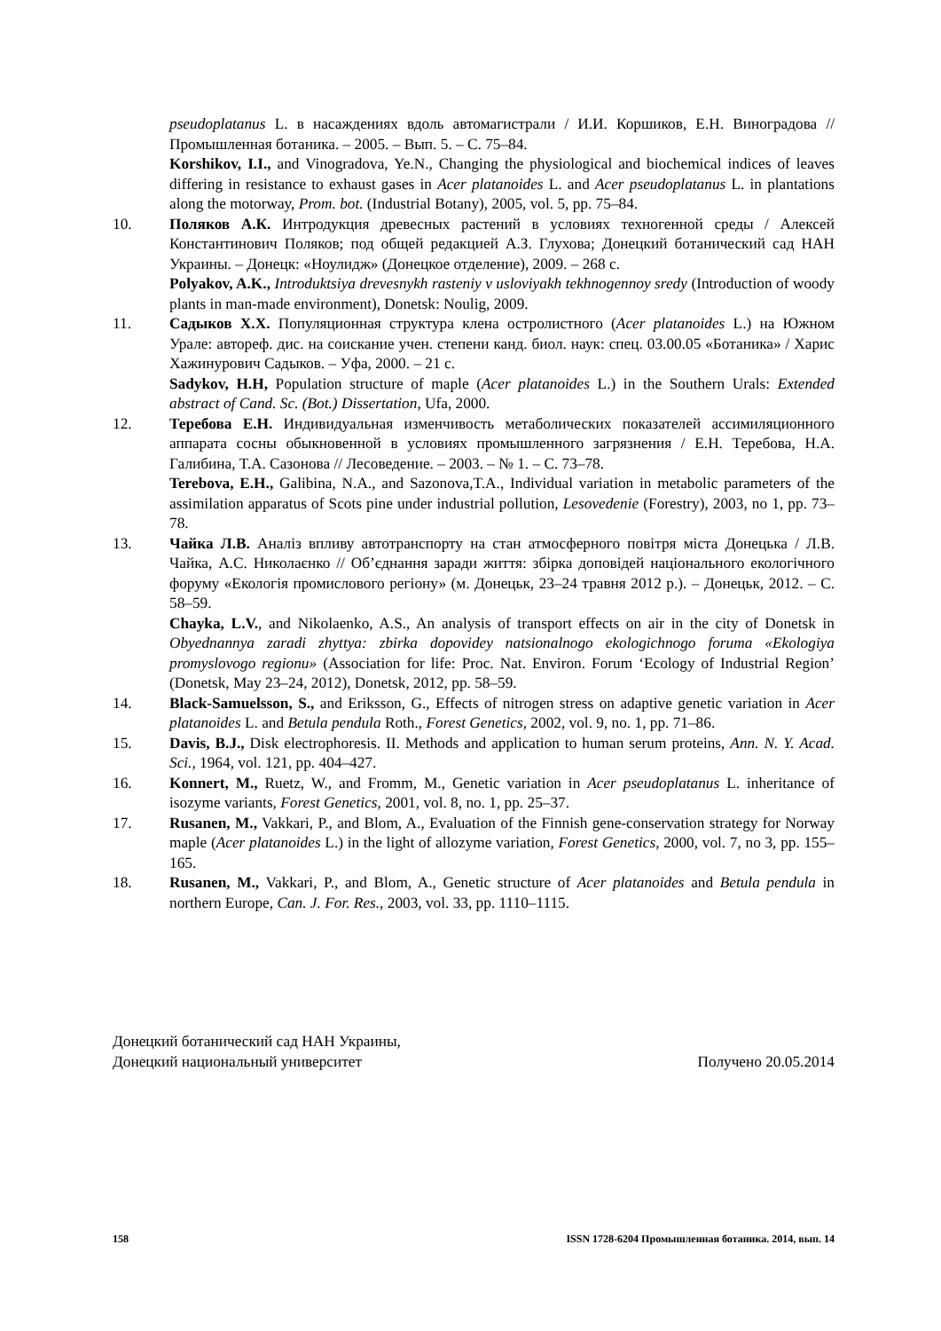pseudoplatanus L. в насаждениях вдоль автомагистрали / И.И. Коршиков, Е.Н. Виноградова // Промышленная ботаника. – 2005. – Вып. 5. – С. 75–84.
Korshikov, I.I., and Vinogradova, Ye.N., Changing the physiological and biochemical indices of leaves differing in resistance to exhaust gases in Acer platanoides L. and Acer pseudoplatanus L. in plantations along the motorway, Prom. bot. (Industrial Botany), 2005, vol. 5, pp. 75–84.
10. Поляков А.К. Интродукция древесных растений в условиях техногенной среды / Алексей Константинович Поляков; под общей редакцией А.З. Глухова; Донецкий ботанический сад НАН Украины. – Донецк: «Ноулидж» (Донецкое отделение), 2009. – 268 с.
Polyakov, A.K., Introduktsiya drevesnykh rasteniy v usloviyakh tekhnogennoy sredy (Introduction of woody plants in man-made environment), Donetsk: Noulig, 2009.
11. Садыков Х.Х. Популяционная структура клена остролистного (Acer platanoides L.) на Южном Урале: автореф. дис. на соискание учен. степени канд. биол. наук: спец. 03.00.05 «Ботаника» / Харис Хажинурович Садыков. – Уфа, 2000. – 21 с.
Sadykov, H.H, Population structure of maple (Acer platanoides L.) in the Southern Urals: Extended abstract of Cand. Sc. (Bot.) Dissertation, Ufa, 2000.
12. Теребова Е.Н. Индивидуальная изменчивость метаболических показателей ассимиляционного аппарата сосны обыкновенной в условиях промышленного загрязнения / Е.Н. Теребова, Н.А. Галибина, Т.А. Сазонова // Лесоведение. – 2003. – № 1. – С. 73–78.
Terebova, E.H., Galibina, N.A., and Sazonova,T.A., Individual variation in metabolic parameters of the assimilation apparatus of Scots pine under industrial pollution, Lesovedenie (Forestry), 2003, no 1, pp. 73–78.
13. Чайка Л.В. Аналіз впливу автотранспорту на стан атмосферного повітря міста Донецька / Л.В. Чайка, А.С. Николаєнко // Об’єднання заради життя: збірка доповідей національного екологічного форуму «Екологія промислового регіону» (м. Донецьк, 23–24 травня 2012 р.). – Донецьк, 2012. – С. 58–59.
Chayka, L.V., and Nikolaenko, A.S., An analysis of transport effects on air in the city of Donetsk in Obyednannya zaradi zhyttya: zbirka dopovidey natsionalnogo ekologichnogo foruma «Ekologiya promyslovogo regionu» (Association for life: Proc. Nat. Environ. Forum ‘Ecology of Industrial Region’ (Donetsk, May 23–24, 2012), Donetsk, 2012, pp. 58–59.
14. Black-Samuelsson, S., and Eriksson, G., Effects of nitrogen stress on adaptive genetic variation in Acer platanoides L. and Betula pendula Roth., Forest Genetics, 2002, vol. 9, no. 1, pp. 71–86.
15. Davis, B.J., Disk electrophoresis. II. Methods and application to human serum proteins, Ann. N. Y. Acad. Sci., 1964, vol. 121, pp. 404–427.
16. Konnert, M., Ruetz, W., and Fromm, M., Genetic variation in Acer pseudoplatanus L. inheritance of isozyme variants, Forest Genetics, 2001, vol. 8, no. 1, pp. 25–37.
17. Rusanen, M., Vakkari, P., and Blom, A., Evaluation of the Finnish gene-conservation strategy for Norway maple (Acer platanoides L.) in the light of allozyme variation, Forest Genetics, 2000, vol. 7, no 3, pp. 155–165.
18. Rusanen, M., Vakkari, P., and Blom, A., Genetic structure of Acer platanoides and Betula pendula in northern Europe, Can. J. For. Res., 2003, vol. 33, pp. 1110–1115.
Донецкий ботанический сад НАН Украины,
Донецкий национальный университет Получено 20.05.2014
158 ISSN 1728-6204 Промышленная ботаника. 2014, вып. 14